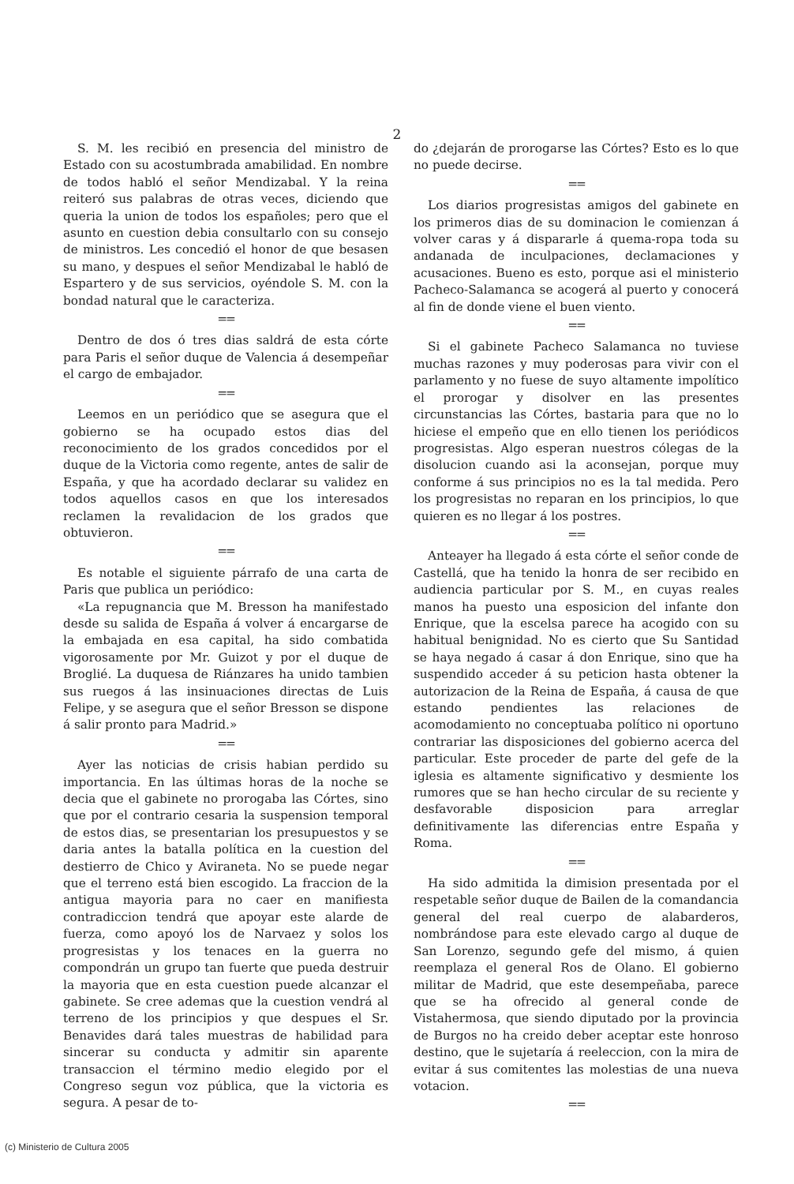2
S. M. les recibió en presencia del ministro de Estado con su acostumbrada amabilidad. En nombre de todos habló el señor Mendizabal. Y la reina reiteró sus palabras de otras veces, diciendo que queria la union de todos los españoles; pero que el asunto en cuestion debia consultarlo con su consejo de ministros. Les concedió el honor de que besasen su mano, y despues el señor Mendizabal le habló de Espartero y de sus servicios, oyéndole S. M. con la bondad natural que le caracteriza.
==
Dentro de dos ó tres dias saldrá de esta córte para Paris el señor duque de Valencia á desempeñar el cargo de embajador.
==
Leemos en un periódico que se asegura que el gobierno se ha ocupado estos dias del reconocimiento de los grados concedidos por el duque de la Victoria como regente, antes de salir de España, y que ha acordado declarar su validez en todos aquellos casos en que los interesados reclamen la revalidacion de los grados que obtuvieron.
==
Es notable el siguiente párrafo de una carta de Paris que publica un periódico:
«La repugnancia que M. Bresson ha manifestado desde su salida de España á volver á encargarse de la embajada en esa capital, ha sido combatida vigorosamente por Mr. Guizot y por el duque de Broglié. La duquesa de Riánzares ha unido tambien sus ruegos á las insinuaciones directas de Luis Felipe, y se asegura que el señor Bresson se dispone á salir pronto para Madrid.»
==
Ayer las noticias de crisis habian perdido su importancia. En las últimas horas de la noche se decia que el gabinete no prorogaba las Córtes, sino que por el contrario cesaria la suspension temporal de estos dias, se presentarian los presupuestos y se daria antes la batalla política en la cuestion del destierro de Chico y Aviraneta. No se puede negar que el terreno está bien escogido. La fraccion de la antigua mayoria para no caer en manifiesta contradiccion tendrá que apoyar este alarde de fuerza, como apoyó los de Narvaez y solos los progresistas y los tenaces en la guerra no compondrán un grupo tan fuerte que pueda destruir la mayoria que en esta cuestion puede alcanzar el gabinete. Se cree ademas que la cuestion vendrá al terreno de los principios y que despues el Sr. Benavides dará tales muestras de habilidad para sincerar su conducta y admitir sin aparente transaccion el término medio elegido por el Congreso segun voz pública, que la victoria es segura. A pesar de to-
do ¿dejarán de prorogarse las Córtes? Esto es lo que no puede decirse.
==
Los diarios progresistas amigos del gabinete en los primeros dias de su dominacion le comienzan á volver caras y á dispararle á quema-ropa toda su andanada de inculpaciones, declamaciones y acusaciones. Bueno es esto, porque asi el ministerio Pacheco-Salamanca se acogerá al puerto y conocerá al fin de donde viene el buen viento.
==
Si el gabinete Pacheco Salamanca no tuviese muchas razones y muy poderosas para vivir con el parlamento y no fuese de suyo altamente impolítico el prorogar y disolver en las presentes circunstancias las Córtes, bastaria para que no lo hiciese el empeño que en ello tienen los periódicos progresistas. Algo esperan nuestros cólegas de la disolucion cuando asi la aconsejan, porque muy conforme á sus principios no es la tal medida. Pero los progresistas no reparan en los principios, lo que quieren es no llegar á los postres.
==
Anteayer ha llegado á esta córte el señor conde de Castellá, que ha tenido la honra de ser recibido en audiencia particular por S. M., en cuyas reales manos ha puesto una esposicion del infante don Enrique, que la escelsa parece ha acogido con su habitual benignidad. No es cierto que Su Santidad se haya negado á casar á don Enrique, sino que ha suspendido acceder á su peticion hasta obtener la autorizacion de la Reina de España, á causa de que estando pendientes las relaciones de acomodamiento no conceptuaba político ni oportuno contrariar las disposiciones del gobierno acerca del particular. Este proceder de parte del gefe de la iglesia es altamente significativo y desmiente los rumores que se han hecho circular de su reciente y desfavorable disposicion para arreglar definitivamente las diferencias entre España y Roma.
==
Ha sido admitida la dimision presentada por el respetable señor duque de Bailen de la comandancia general del real cuerpo de alabarderos, nombrándose para este elevado cargo al duque de San Lorenzo, segundo gefe del mismo, á quien reemplaza el general Ros de Olano. El gobierno militar de Madrid, que este desempeñaba, parece que se ha ofrecido al general conde de Vistahermosa, que siendo diputado por la provincia de Burgos no ha creido deber aceptar este honroso destino, que le sujetaría á reeleccion, con la mira de evitar á sus comitentes las molestias de una nueva votacion.
==
(c) Ministerio de Cultura 2005